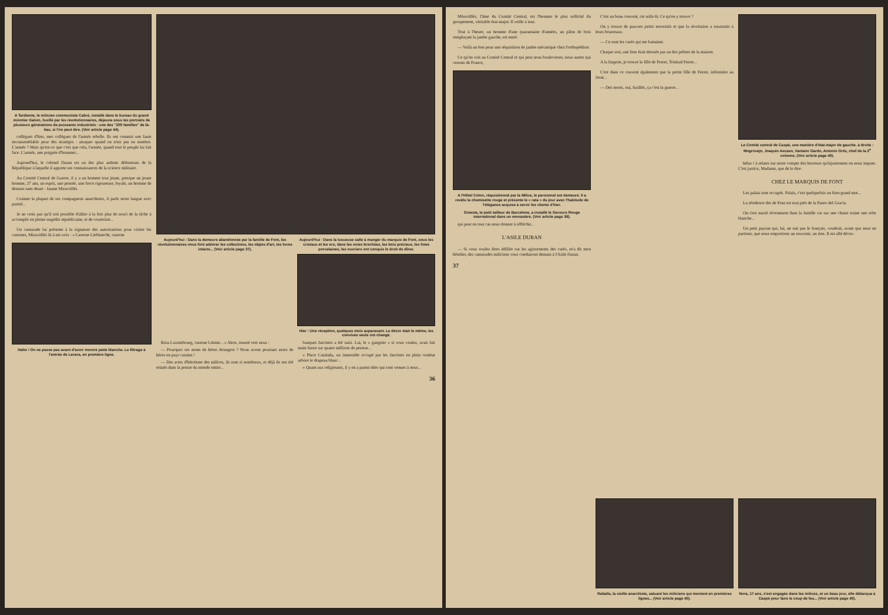A Tardiente, le milicien communiste Cabré, installé dans le bureau du grand minotier Galvin, fusillé par les révolutionnaires, déjeune sous les portraits de plusieurs générations de puissants industriels : une des "200 familles" de là-bas, si l'on peut dire. (Voir article page 44).
collègues d'hier, mes collègues de l'armée rebelle. Ils ont commis une faute invraisemblable pour des stratèges : attaquer quand on n'est pas en nombre. L'armée ? Mais qu'est-ce que c'est que cela, l'armée, quand tout le peuple lui fait face. L'armée, une poignée d'hommes...
Aujourd'hui, le colonel Duran est un des plus ardents défenseurs de la République à laquelle il apporte ses connaissances de la science militaire.
Au Comité Central de Guerre, il y a un homme tout jeune, presque un jeune homme, 27 ans, un esprit, une pensée, une force rigoureuse, loyale, un homme de demain sans doute : Jaume Miravitllès.
Comme la plupart de ses compagnons anarchistes, il parle notre langue avec pureté...
Je ne crois pas qu'il soit possible d'allier à la fois plus de souci de la tâche à accomplir en pleine tragédie républicaine, et de courtoisie...
Un camarade lui présente à la signature des autorisations pour visiter les casernes, Miravitllès lit à mi-voix : « Caserne Liebknecht, caserne
Halte ! On ne passe pas avant d'avoir montré patte blanche. Le filtrage à l'entrée de Lecera, en première ligne.
Aujourd'hui : Dans la demeure abandonnée par la famille de Font, les révolutionnaires nous font admirer les collections, les objets d'art, les livres intacts... (Voir article page 37).
Aujourd'hui : Dans la luxueuse salle à manger du marquis de Font, sous les cristaux et les ors, dans les soies brochées, les bois précieux, les fines porcelaines, les ouvriers ont conquis le droit de dîner.
Hier : Une réception, quelques mois auparavant. Le décor était le même, les convives seuls ont changé.
Rosa Luxembourg, caserne Lénine... » Alors, tourné vers nous :
— Pourquoi ces noms de héros étrangers ? Nous avons pourtant assez de héros en pays catalan !
— Des actes d'héroïsme des milices, ils sont si nombreux, et déjà ils ont été relatés dans la presse du monde entier...
banques fascistes a été saisi. Lui, le « gangster » si vous voulez, avait fait main basse sur quatre millions de pesetas...
« Place Cataluña, un immeuble occupé par les fascistes en plein combat arbore le drapeau blanc...
« Quant aux religieuses, il y en a parmi elles qui sont venues à nous...
36
Miravitllès, l'âme du Comité Central, est l'homme le plus sollicité du groupement, véritable état-major. Il veille à tout.
Tout à l'heure, un homme d'une quarantaine d'années, un pilon de bois remplaçant la jambe gauche, est entré.
— Voilà un bon pour une réquisition de jambe mécanique chez l'orthopédiste.
Ce qu'on voit au Comité Central et qui peut nous bouleverser, nous autres qui venons de France,
A l'Hôtel Colon, réquisitionné par la Milice, le personnel est demeuré. Il a revêtu la chemisette rouge et présente le « rata » du jour avec l'habitude de l'élégance acquise à servir les clients d'hier.
Ginesta, le petit tailleur de Barcelone, a installé le Secours Rouge international dans un monastère. (Voir article page 38).
qui peut en tout cas nous donner à réfléchir...
L'ASILE DURAN
— Si vous voulez êtres édifiée sur les agissements des curés, m'a dit mon hôtelier, des camarades miliciens vous conduiront demain à l'Asile Duran.
37
C'est un beau couvent, cet asile-là. Ce qu'on y trouve ?
On y trouve de pauvres petits terrorisés et que la révolution a soustraits à leurs bourreaux.
— Ce sont les curés qui me battaient.
Chaque soir, une liste était dressée par un des prêtres de la maison.
A la lingerie, je trouve la fille de Ferrer, Trinitad Ferrer...
C'est dans ce couvent également que la petite fille de Ferrer, infirmière au front...
— Des morts, oui, fusillés, ça c'est la guerre...
Rafaëla, la vieille anarchiste, saluant les miliciens qui montent en premières lignes... (Voir article page 40).
Le Comité central de Caspé, une manière d'état-major de gauche. à droite : Mogrovejo, Joaquin Ascaso, Vaniano Gardo, Antonio Ortiz, chef de la 2<sup>e</sup> colonne. (Voir article page 40).
hélas ! à relater sur notre compte des horreurs qu'injustement on nous impute. C'est justice, Madame, que de le dire.
CHEZ LE MARQUIS DE FONT
Les palais sont occupés. Palais, c'est quelquefois un bien grand mot...
La résidence des de Font est tout près de la Paseo del Gracia.
On s'est marié récemment dans la famille car sur une chaise traine une robe blanche...
Un petit paysan qui, lui, ne sait pas le français, voudrait, avant que nous ne partions, que nous emportions un souvenir, un rien. Il est allé décro-
Nora, 17 ans, s'est engagée dans les milices, et un beau jour, elle débarqua à Caspé pour faire le coup de feu... (Voir article page 40).